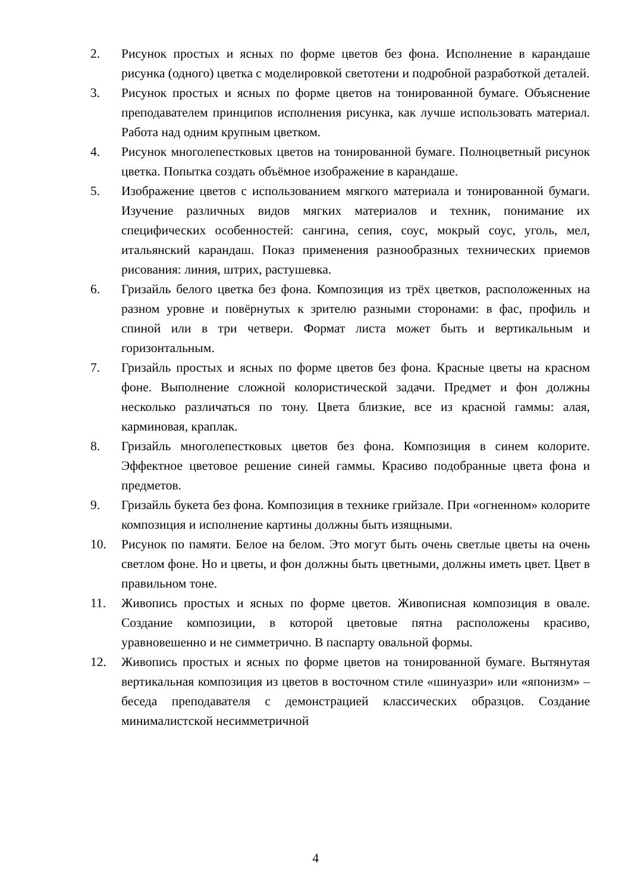2. Рисунок простых и ясных по форме цветов без фона. Исполнение в карандаше рисунка (одного) цветка с моделировкой светотени и подробной разработкой деталей.
3. Рисунок простых и ясных по форме цветов на тонированной бумаге. Объяснение преподавателем принципов исполнения рисунка, как лучше использовать материал. Работа над одним крупным цветком.
4. Рисунок многолепестковых цветов на тонированной бумаге. Полноцветный рисунок цветка. Попытка создать объёмное изображение в карандаше.
5. Изображение цветов с использованием мягкого материала и тонированной бумаги. Изучение различных видов мягких материалов и техник, понимание их специфических особенностей: сангина, сепия, соус, мокрый соус, уголь, мел, итальянский карандаш. Показ применения разнообразных технических приемов рисования: линия, штрих, растушевка.
6. Гризайль белого цветка без фона. Композиция из трёх цветков, расположенных на разном уровне и повёрнутых к зрителю разными сторонами: в фас, профиль и спиной или в три четвери. Формат листа может быть и вертикальным и горизонтальным.
7. Гризайль простых и ясных по форме цветов без фона. Красные цветы на красном фоне. Выполнение сложной колористической задачи. Предмет и фон должны несколько различаться по тону. Цвета близкие, все из красной гаммы: алая, карминовая, краплак.
8. Гризайль многолепестковых цветов без фона. Композиция в синем колорите. Эффектное цветовое решение синей гаммы. Красиво подобранные цвета фона и предметов.
9. Гризайль букета без фона. Композиция в технике грийзале. При «огненном» колорите композиция и исполнение картины должны быть изящными.
10. Рисунок по памяти. Белое на белом. Это могут быть очень светлые цветы на очень светлом фоне. Но и цветы, и фон должны быть цветными, должны иметь цвет. Цвет в правильном тоне.
11. Живопись простых и ясных по форме цветов. Живописная композиция в овале. Создание композиции, в которой цветовые пятна расположены красиво, уравновешенно и не симметрично. В паспарту овальной формы.
12. Живопись простых и ясных по форме цветов на тонированной бумаге. Вытянутая вертикальная композиция из цветов в восточном стиле «шинуазри» или «японизм» – беседа преподавателя с демонстрацией классических образцов. Создание минималистской несимметричной
4